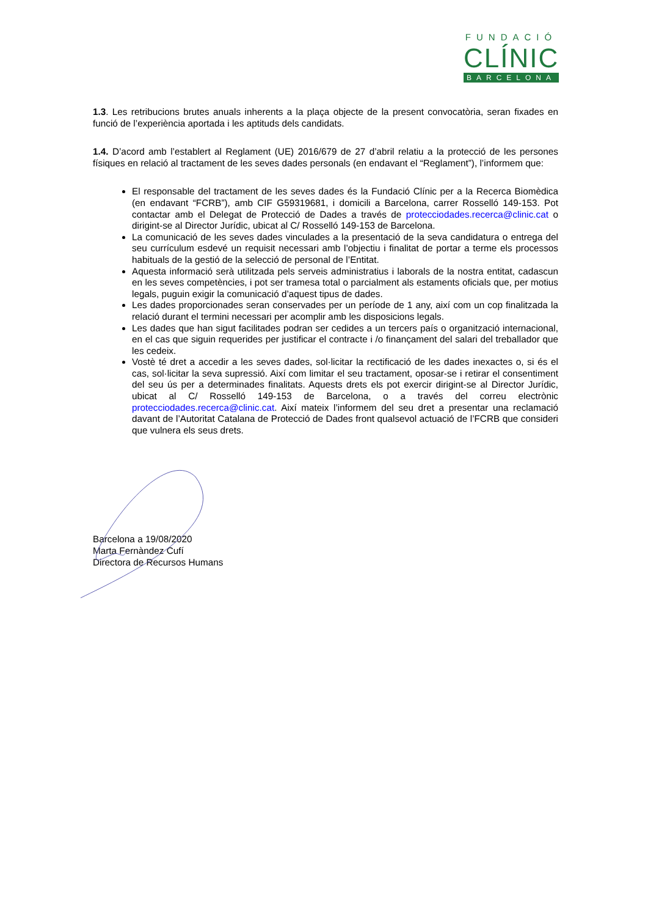FUNDACIÓ
CLÍNIC
BARCELONA
1.3. Les retribucions brutes anuals inherents a la plaça objecte de la present convocatòria, seran fixades en funció de l’experiència aportada i les aptituds dels candidats.
1.4. D’acord amb l’establert al Reglament (UE) 2016/679 de 27 d’abril relatiu a la protecció de les persones físiques en relació al tractament de les seves dades personals (en endavant el “Reglament”), l’informem que:
El responsable del tractament de les seves dades és la Fundació Clínic per a la Recerca Biomèdica (en endavant “FCRB”), amb CIF G59319681, i domicili a Barcelona, carrer Rosselló 149-153. Pot contactar amb el Delegat de Protecció de Dades a través de protecciodades.recerca@clinic.cat o dirigint-se al Director Jurídic, ubicat al C/ Rosselló 149-153 de Barcelona.
La comunicació de les seves dades vinculades a la presentació de la seva candidatura o entrega del seu currículum esdevé un requisit necessari amb l’objectiu i finalitat de portar a terme els processos habituals de la gestió de la selecció de personal de l’Entitat.
Aquesta informació serà utilitzada pels serveis administratius i laborals de la nostra entitat, cadascun en les seves competències, i pot ser tramesa total o parcialment als estaments oficials que, per motius legals, puguin exigir la comunicació d’aquest tipus de dades.
Les dades proporcionades seran conservades per un període de 1 any, així com un cop finalitzada la relació durant el termini necessari per acomplir amb les disposicions legals.
Les dades que han sigut facilitades podran ser cedides a un tercers país o organització internacional, en el cas que siguin requerides per justificar el contracte i /o finançament del salari del treballador que les cedeix.
Vostè té dret a accedir a les seves dades, sol·licitar la rectificació de les dades inexactes o, si és el cas, sol·licitar la seva supressió. Així com limitar el seu tractament, oposar-se i retirar el consentiment del seu ús per a determinades finalitats. Aquests drets els pot exercir dirigint-se al Director Jurídic, ubicat al C/ Rosselló 149-153 de Barcelona, o a través del correu electrònic protecciodades.recerca@clinic.cat. Així mateix l’informem del seu dret a presentar una reclamació davant de l’Autoritat Catalana de Protecció de Dades front qualsevol actuació de l’FCRB que consideri que vulnera els seus drets.
Barcelona a 19/08/2020
Marta Fernàndez Cufí
Directora de Recursos Humans